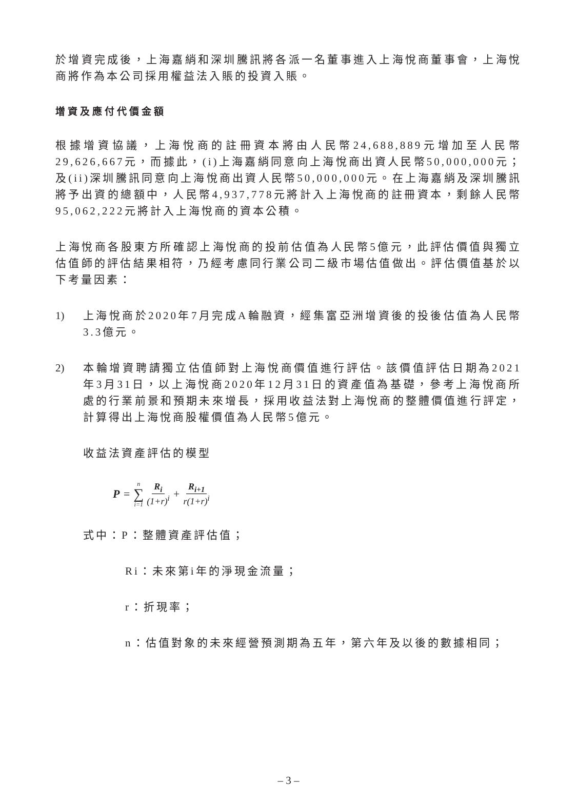於增資完成後，上海嘉綃和深圳騰訊將各派一名董事進入上海悅商董事會，上海悅商將作為本公司採用權益法入賬的投資入賬。
增資及應付代價金額
根據增資協議，上海悅商的註冊資本將由人民幣24,688,889元增加至人民幣29,626,667元，而據此，(i)上海嘉綃同意向上海悅商出資人民幣50,000,000元；及(ii)深圳騰訊同意向上海悅商出資人民幣50,000,000元。在上海嘉綃及深圳騰訊將予出資的總額中，人民幣4,937,778元將計入上海悅商的註冊資本，剩餘人民幣95,062,222元將計入上海悅商的資本公積。
上海悅商各股東方所確認上海悅商的投前估值為人民幣5億元，此評估價值與獨立估值師的評估結果相符，乃經考慮同行業公司二級市場估值做出。評估價值基於以下考量因素：
1) 上海悅商於2020年7月完成A輪融資，經集富亞洲增資後的投後估值為人民幣3.3億元。
2) 本輪增資聘請獨立估值師對上海悅商價值進行評估。該價值評估日期為2021年3月31日，以上海悅商2020年12月31日的資產值為基礎，參考上海悅商所處的行業前景和預期未來增長，採用收益法對上海悅商的整體價值進行評定，計算得出上海悅商股權價值為人民幣5億元。
收益法資產評估的模型
P = n ∑ i=1 R<sub>i</sub> (1+r)<sup>i</sup> + R<sub>i+1</sub> r(1+r)<sup>i</sup>
式中：P：整體資產評估值；
Ri：未來第i年的淨現金流量；
r：折現率；
n：估值對象的未來經營預測期為五年，第六年及以後的數據相同；
– 3 –